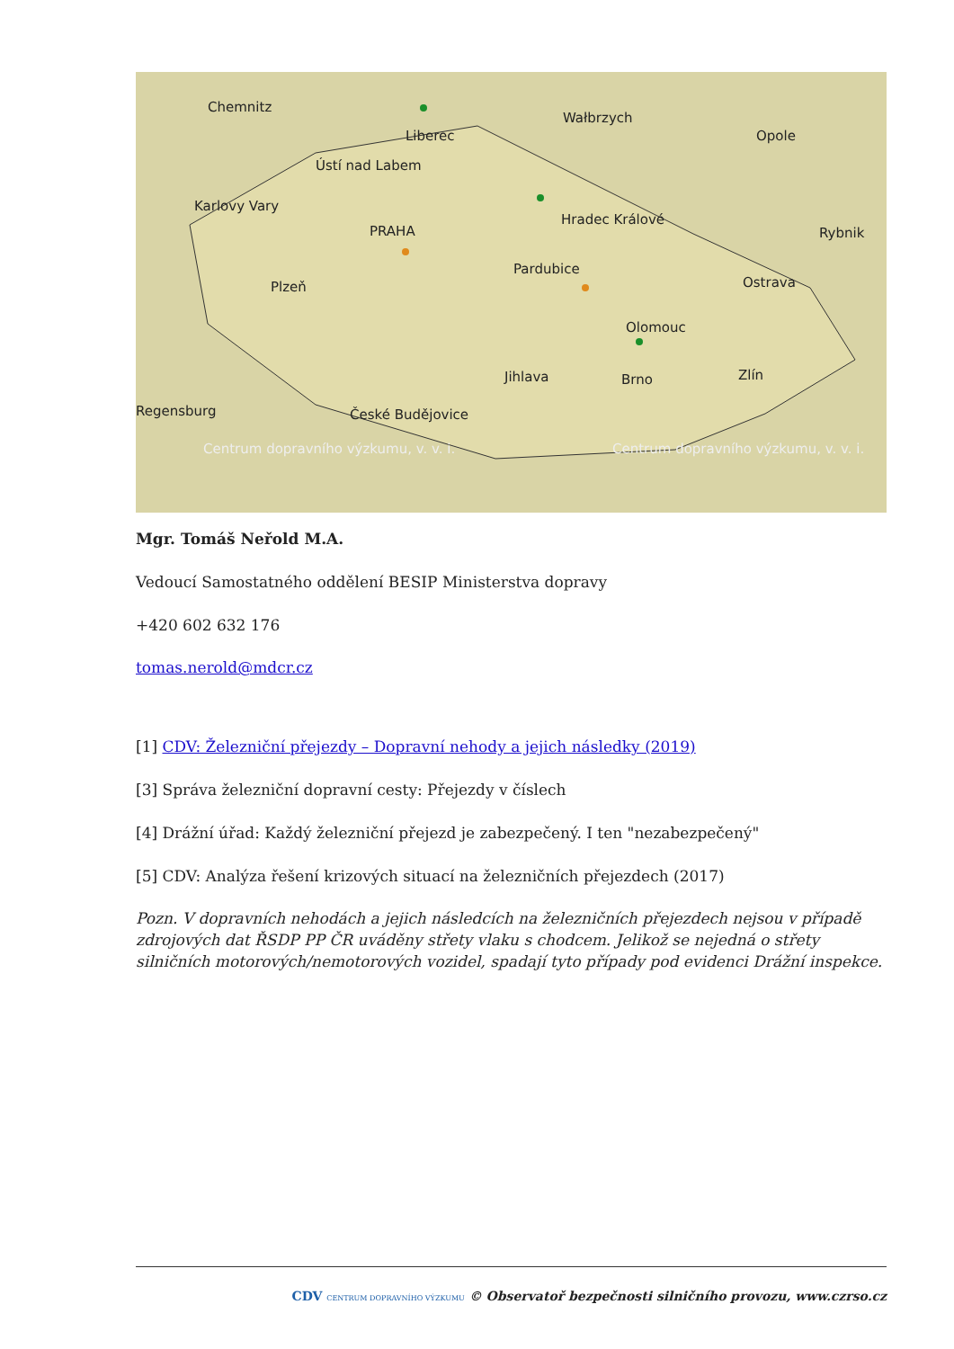Chemnitz
Liberec
Ústí nad Labem
Wałbrzych
Opole
Karlovy Vary
PRAHA
Hradec Králové
Pardubice
Rybnik
Plzeň Ostrava
Olomouc
Jihlava Brno Zlín
Regensburg České Budějovice
Centrum dopravního výzkumu, v. v. i. Centrum dopravního výzkumu, v. v. i.
Mgr. Tomáš Neřold M.A.
Vedoucí Samostatného oddělení BESIP Ministerstva dopravy
+420 602 632 176
tomas.nerold@mdcr.cz
[1] CDV: Železniční přejezdy – Dopravní nehody a jejich následky (2019)
[3] Správa železniční dopravní cesty: Přejezdy v číslech
[4] Drážní úřad: Každý železniční přejezd je zabezpečený. I ten "nezabezpečený"
[5] CDV: Analýza řešení krizových situací na železničních přejezdech (2017)
Pozn. V dopravních nehodách a jejich následcích na železničních přejezdech nejsou v případě zdrojových dat ŘSDP PP ČR uváděny střety vlaku s chodcem. Jelikož se nejedná o střety silničních motorových/nemotorových vozidel, spadají tyto případy pod evidenci Drážní inspekce.
CDV CENTRUM DOPRAVNÍHO VÝZKUMU © Observatoř bezpečnosti silničního provozu, www.czrso.cz